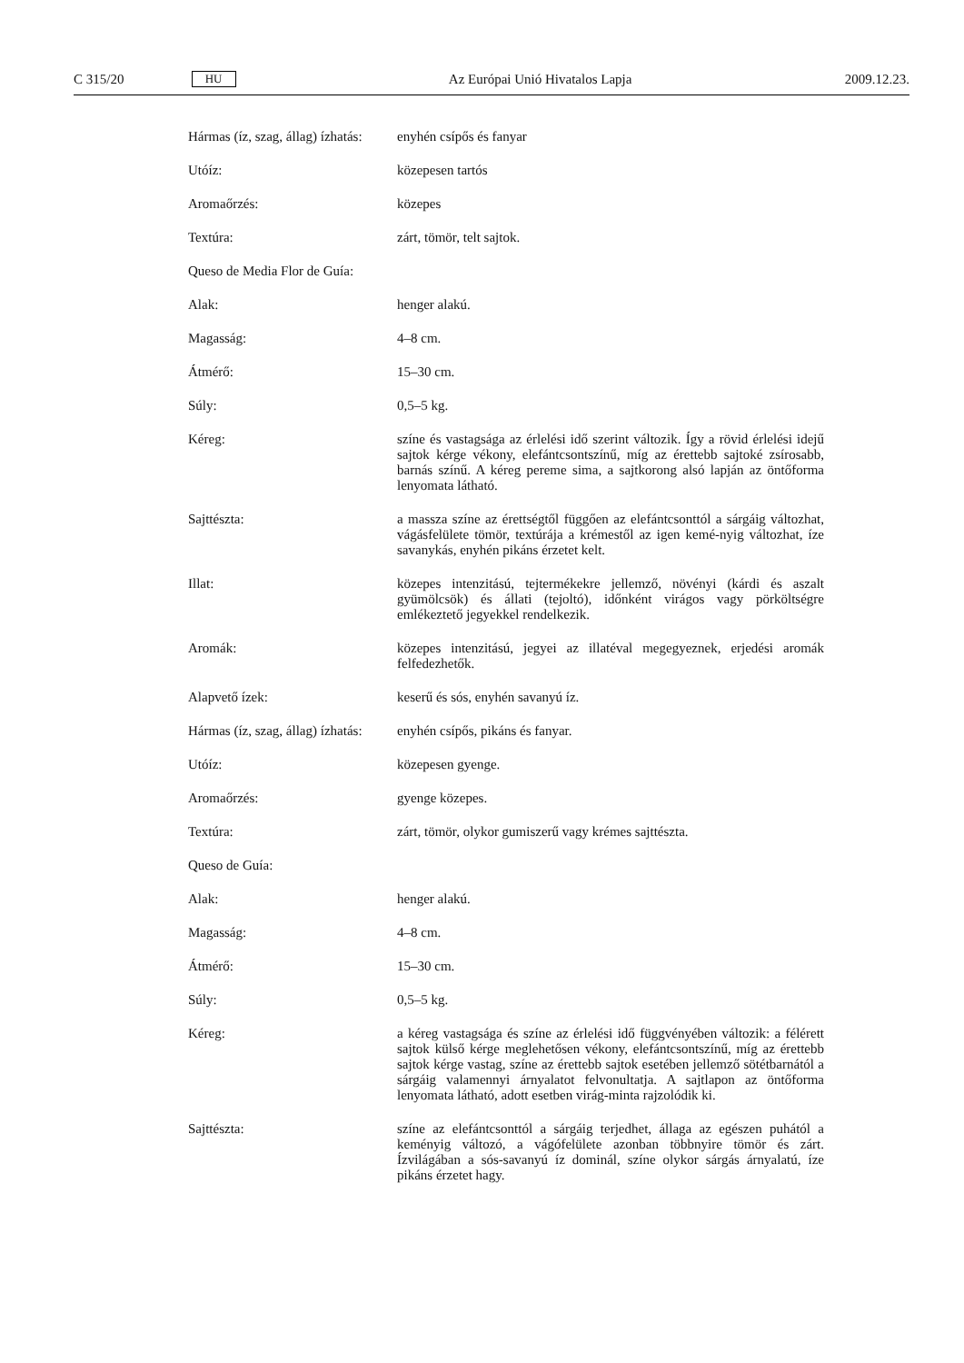C 315/20 HU Az Európai Unió Hivatalos Lapja 2009.12.23.
Hármas (íz, szag, állag) ízhatás:
enyhén csípős és fanyar
Utóíz: közepesen tartós
Aromaőrzés: közepes
Textúra: zárt, tömör, telt sajtok.
Queso de Media Flor de Guía:
Alak: henger alakú.
Magasság: 4–8 cm.
Átmérő: 15–30 cm.
Súly: 0,5–5 kg.
Kéreg: színe és vastagsága az érlelési idő szerint változik. Így a rövid érlelési idejű sajtok kérge vékony, elefántcsontszínű, míg az érettebb sajtoké zsírosabb, barnás színű. A kéreg pereme sima, a sajtkorong alsó lapján az öntőforma lenyomata látható.
Sajttészta: a massza színe az érettségtől függően az elefántcsonttól a sárgáig változhat, vágásfelülete tömör, textúrája a krémestől az igen kemé-nyig változhat, íze savanykás, enyhén pikáns érzetet kelt.
Illat: közepes intenzitású, tejtermékekre jellemző, növényi (kárdi és aszalt gyümölcsök) és állati (tejoltó), időnként virágos vagy pörköltségre emlékeztető jegyekkel rendelkezik.
Aromák: közepes intenzitású, jegyei az illatéval megegyeznek, erjedési aromák felfedezhetők.
Alapvető ízek: keserű és sós, enyhén savanyú íz.
Hármas (íz, szag, állag) ízhatás:
enyhén csípős, pikáns és fanyar.
Utóíz: közepesen gyenge.
Aromaőrzés: gyenge közepes.
Textúra: zárt, tömör, olykor gumiszerű vagy krémes sajttészta.
Queso de Guía:
Alak: henger alakú.
Magasság: 4–8 cm.
Átmérő: 15–30 cm.
Súly: 0,5–5 kg.
Kéreg: a kéreg vastagsága és színe az érlelési idő függvényében változik: a félérett sajtok külső kérge meglehetősen vékony, elefántcsontszínű, míg az érettebb sajtok kérge vastag, színe az érettebb sajtok esetében jellemző sötétbarnától a sárgáig valamennyi árnyalatot felvonultatja. A sajtlapon az öntőforma lenyomata látható, adott esetben virág-minta rajzolódik ki.
Sajttészta: színe az elefántcsonttól a sárgáig terjedhet, állaga az egészen puhától a keményig változó, a vágófelülete azonban többnyire tömör és zárt. Ízvilágában a sós-savanyú íz dominál, színe olykor sárgás árnyalatú, íze pikáns érzetet hagy.